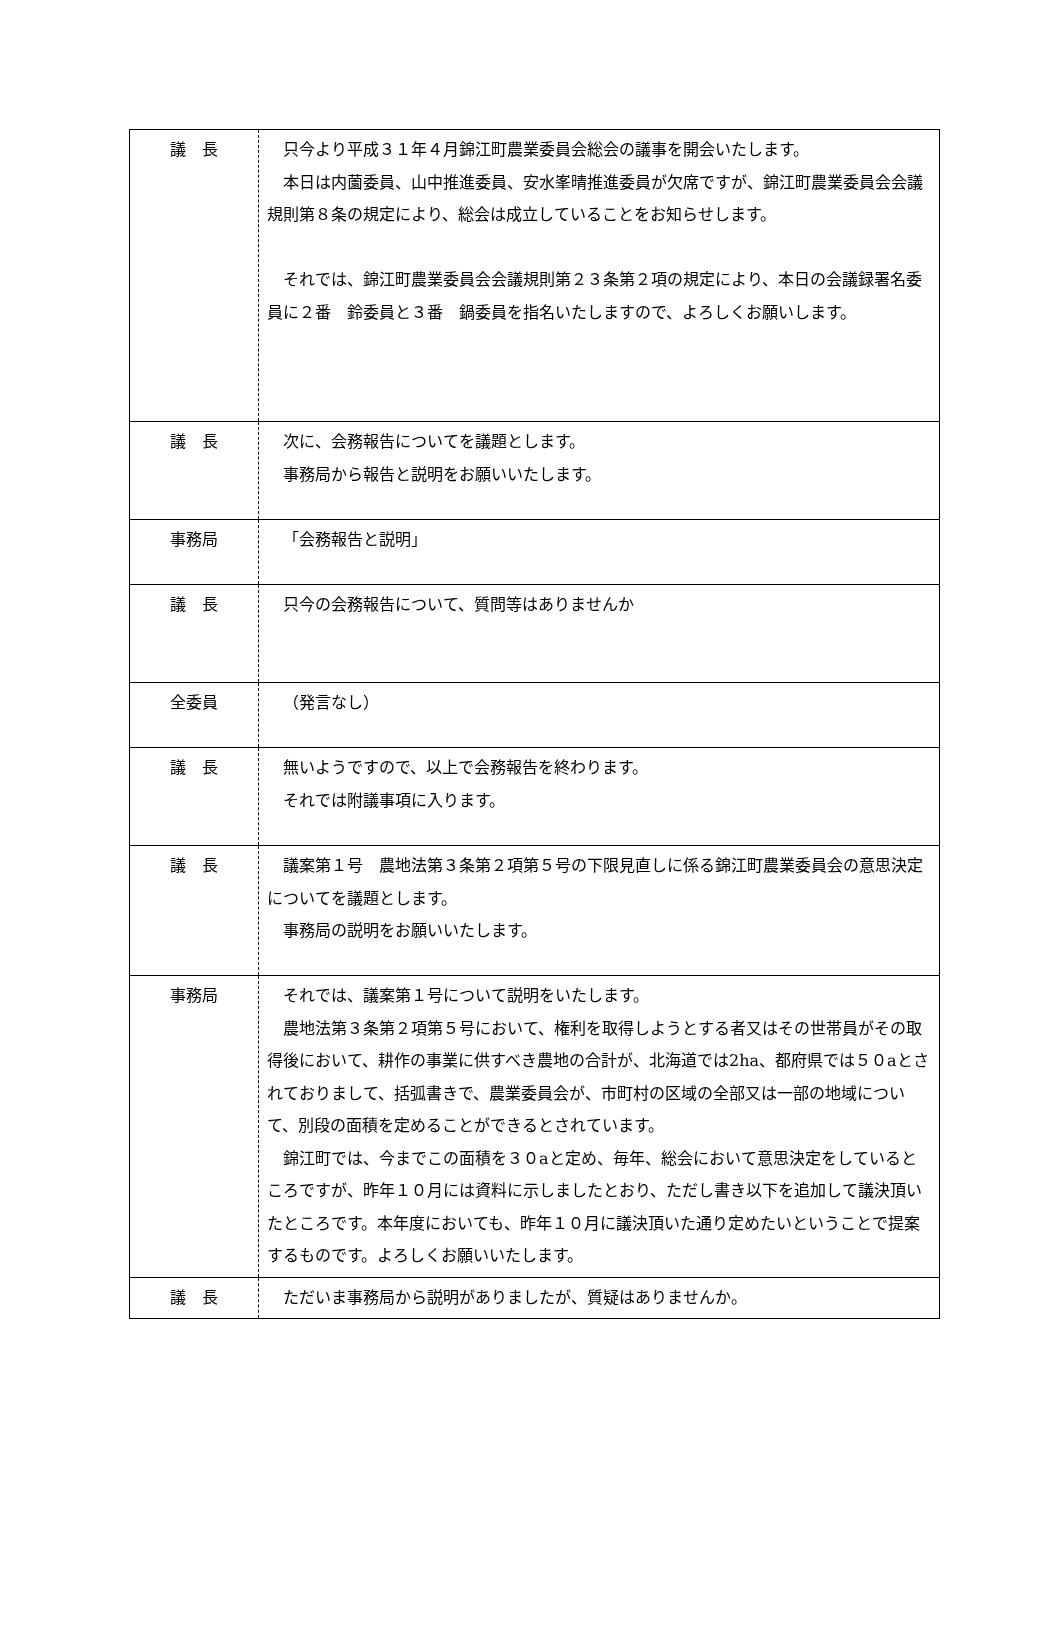| 議 長 | 只今より平成３１年４月錦江町農業委員会総会の議事を開会いたします。 本日は内薗委員、山中推進委員、安水峯晴推進委員が欠席ですが、錦江町農業委員会会議規則第８条の規定により、総会は成立していることをお知らせします。 それでは、錦江町農業委員会会議規則第２３条第２項の規定により、本日の会議録署名委員に２番 鈴委員と３番 鍋委員を指名いたしますので、よろしくお願いします。 |
| 議 長 | 次に、会務報告についてを議題とします。 事務局から報告と説明をお願いいたします。 |
| 事務局 | 「会務報告と説明」 |
| 議 長 | 只今の会務報告について、質問等はありませんか |
| 全委員 | （発言なし） |
| 議 長 | 無いようですので、以上で会務報告を終わります。 それでは附議事項に入ります。 |
| 議 長 | 議案第１号 農地法第３条第２項第５号の下限見直しに係る錦江町農業委員会の意思決定についてを議題とします。 事務局の説明をお願いいたします。 |
| 事務局 | それでは、議案第１号について説明をいたします。 農地法第３条第２項第５号において、権利を取得しようとする者又はその世帯員がその取得後において、耕作の事業に供すべき農地の合計が、北海道では2ha、都府県では５０aとされておりまして、括弧書きで、農業委員会が、市町村の区域の全部又は一部の地域について、別段の面積を定めることができるとされています。 錦江町では、今までこの面積を３０aと定め、毎年、総会において意思決定をしているところですが、昨年１０月には資料に示しましたとおり、ただし書き以下を追加して議決頂いたところです。本年度においても、昨年１０月に議決頂いた通り定めたいということで提案するものです。よろしくお願いいたします。 |
| 議 長 | ただいま事務局から説明がありましたが、質疑はありませんか。 |